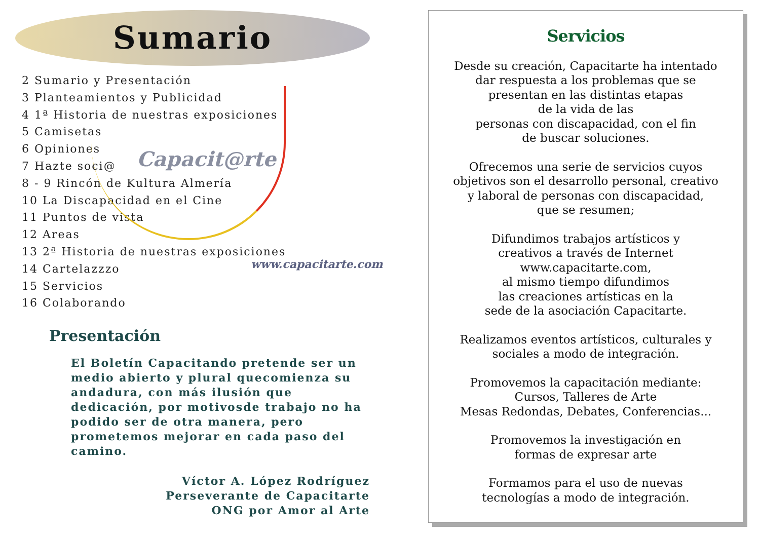Sumario
Capacit@rte
www.capacitarte.com
2 Sumario y Presentación
3 Planteamientos y Publicidad
4 1ª Historia de nuestras exposiciones
5 Camisetas
6 Opiniones
7 Hazte soci@
8 - 9 Rincón de Kultura Almería
10 La Discapacidad en el Cine
11 Puntos de vista
12 Areas
13 2ª Historia de nuestras exposiciones
14 Cartelazzzo
15 Servicios
16 Colaborando
Presentación
El Boletín Capacitando pretende ser un medio abierto y plural quecomienza su andadura, con más ilusión que dedicación, por motivosde trabajo no ha podido ser de otra manera, pero prometemos mejorar en cada paso del camino.
Víctor A. López Rodríguez
Perseverante de Capacitarte
ONG por Amor al Arte
Servicios
Desde su creación, Capacitarte ha intentado
dar respuesta a los problemas que se
presentan en las distintas etapas
de la vida de las
personas con discapacidad, con el fin
de buscar soluciones.
Ofrecemos una serie de servicios cuyos
objetivos son el desarrollo personal, creativo
y laboral de personas con discapacidad,
que se resumen;
Difundimos trabajos artísticos y
creativos a través de Internet
www.capacitarte.com,
al mismo tiempo difundimos
las creaciones artísticas en la
sede de la asociación Capacitarte.
Realizamos eventos artísticos, culturales y
sociales a modo de integración.
Promovemos la capacitación mediante:
Cursos, Talleres de Arte
Mesas Redondas, Debates, Conferencias...
Promovemos la investigación en
formas de expresar arte
Formamos para el uso de nuevas
tecnologías a modo de integración.